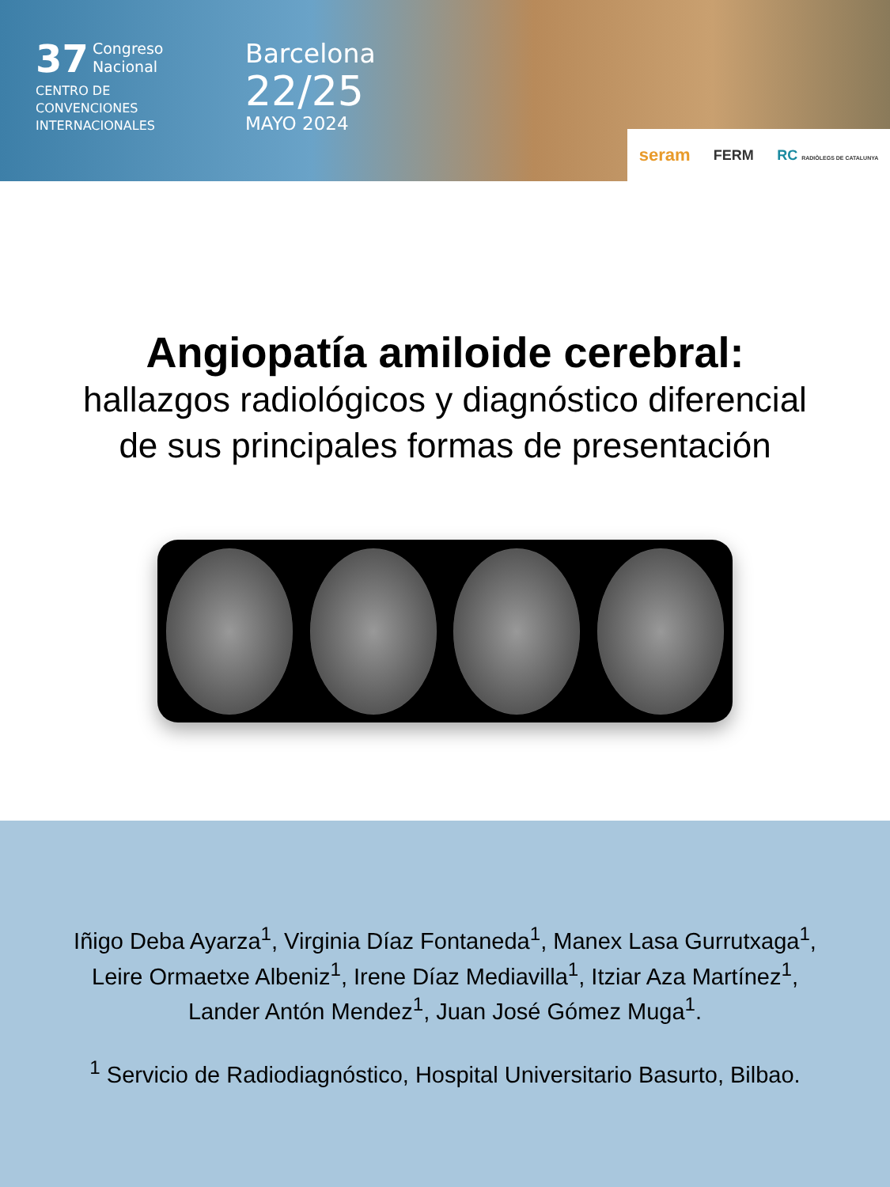37 Congreso
Nacional
CENTRO DE
CONVENCIONES
INTERNACIONALES
Barcelona
22/25
MAYO 2024
seram FERM RC RADIÒLEGS DE CATALUNYA
Angiopatía amiloide cerebral:
hallazgos radiológicos y diagnóstico diferencial
de sus principales formas de presentación
Iñigo Deba Ayarza<sup>1</sup>, Virginia Díaz Fontaneda<sup>1</sup>, Manex Lasa Gurrutxaga<sup>1</sup>,
Leire Ormaetxe Albeniz<sup>1</sup>, Irene Díaz Mediavilla<sup>1</sup>, Itziar Aza Martínez<sup>1</sup>,
Lander Antón Mendez<sup>1</sup>, Juan José Gómez Muga<sup>1</sup>.
<sup>1</sup> Servicio de Radiodiagnóstico, Hospital Universitario Basurto, Bilbao.